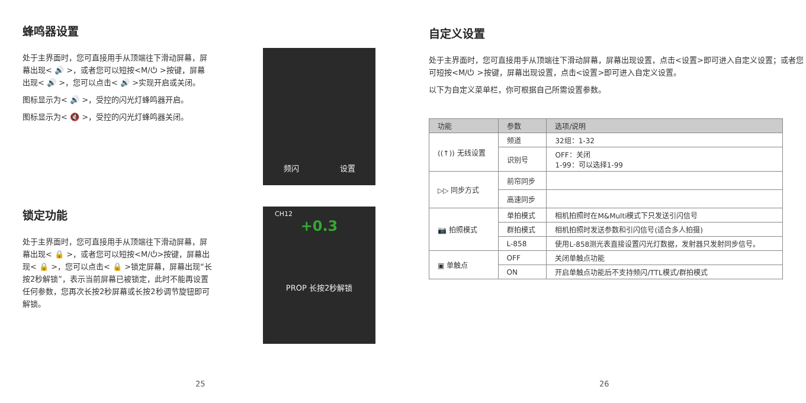蜂鸣器设置
处于主界面时，您可直接用手从顶端往下滑动屏幕，屏幕出现< 🔊 >，或者您可以短按<M/⏻ >按键，屏幕出现< 🔊 >，您可以点击< 🔊 >实现开启或关闭。
图标显示为< 🔊 >，受控的闪光灯蜂鸣器开启。
图标显示为< 🔇 >，受控的闪光灯蜂鸣器关闭。
频闪 设置
锁定功能
处于主界面时，您可直接用手从顶端往下滑动屏幕，屏幕出现< 🔒 >，或者您可以短按<M/⏻>按键，屏幕出现< 🔒 >，您可以点击< 🔒 >锁定屏幕，屏幕出现“长按2秒解锁”，表示当前屏幕已被锁定，此时不能再设置任何参数，您再次长按2秒屏幕或长按2秒调节旋钮即可解锁。
CH12
+0.3
PROP 长按2秒解锁
25
自定义设置
处于主界面时，您可直接用手从顶端往下滑动屏幕，屏幕出现设置，点击<设置>即可进入自定义设置；或者您可短按<M/⏻ >按键，屏幕出现设置，点击<设置>即可进入自定义设置。
以下为自定义菜单栏，你可根据自己所需设置参数。
| 功能 | 参数 | 选项/说明 |
| --- | --- | --- |
| ((↑)) 无线设置 | 频道 | 32组：1-32 |
| | 识别号 | OFF：关闭 1-99：可以选择1-99 |
| ▷▷ 同步方式 | 前帘同步 | |
| | 高速同步 | |
| 📷 拍照模式 | 单拍模式 | 相机拍照时在M&Multi模式下只发送引闪信号 |
| | 群拍模式 | 相机拍照时发送参数和引闪信号(适合多人拍摄) |
| | L-858 | 使用L-858测光表直接设置闪光灯数据，发射器只发射同步信号。 |
| ▣ 单触点 | OFF | 关闭单触点功能 |
| | ON | 开启单触点功能后不支持频闪/TTL模式/群拍模式 |
26